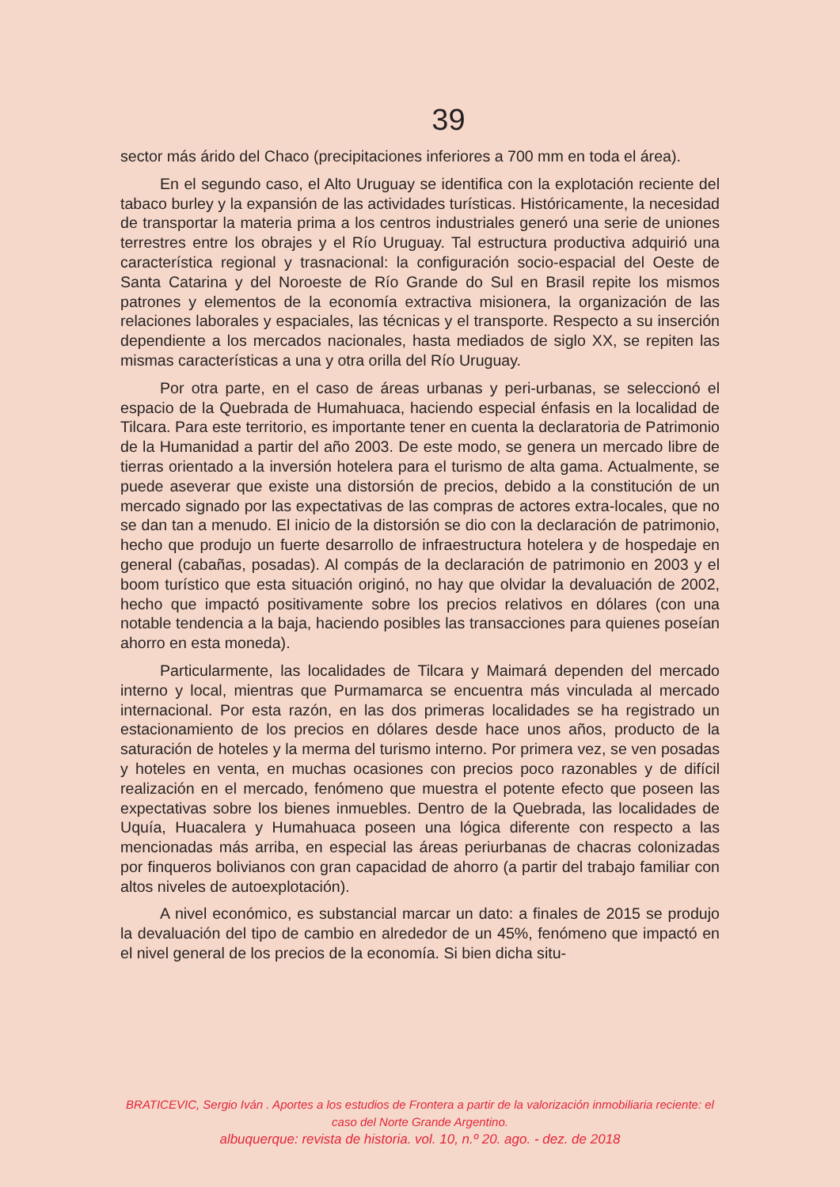39
sector más árido del Chaco (precipitaciones inferiores a 700 mm en toda el área).
En el segundo caso, el Alto Uruguay se identifica con la explotación reciente del tabaco burley y la expansión de las actividades turísticas. Históricamente, la necesidad de transportar la materia prima a los centros industriales generó una serie de uniones terrestres entre los obrajes y el Río Uruguay. Tal estructura productiva adquirió una característica regional y trasnacional: la configuración socio-espacial del Oeste de Santa Catarina y del Noroeste de Río Grande do Sul en Brasil repite los mismos patrones y elementos de la economía extractiva misionera, la organización de las relaciones laborales y espaciales, las técnicas y el transporte. Respecto a su inserción dependiente a los mercados nacionales, hasta mediados de siglo XX, se repiten las mismas características a una y otra orilla del Río Uruguay.
Por otra parte, en el caso de áreas urbanas y peri-urbanas, se seleccionó el espacio de la Quebrada de Humahuaca, haciendo especial énfasis en la localidad de Tilcara. Para este territorio, es importante tener en cuenta la declaratoria de Patrimonio de la Humanidad a partir del año 2003. De este modo, se genera un mercado libre de tierras orientado a la inversión hotelera para el turismo de alta gama. Actualmente, se puede aseverar que existe una distorsión de precios, debido a la constitución de un mercado signado por las expectativas de las compras de actores extra-locales, que no se dan tan a menudo. El inicio de la distorsión se dio con la declaración de patrimonio, hecho que produjo un fuerte desarrollo de infraestructura hotelera y de hospedaje en general (cabañas, posadas). Al compás de la declaración de patrimonio en 2003 y el boom turístico que esta situación originó, no hay que olvidar la devaluación de 2002, hecho que impactó positivamente sobre los precios relativos en dólares (con una notable tendencia a la baja, haciendo posibles las transacciones para quienes poseían ahorro en esta moneda).
Particularmente, las localidades de Tilcara y Maimará dependen del mercado interno y local, mientras que Purmamarca se encuentra más vinculada al mercado internacional. Por esta razón, en las dos primeras localidades se ha registrado un estacionamiento de los precios en dólares desde hace unos años, producto de la saturación de hoteles y la merma del turismo interno. Por primera vez, se ven posadas y hoteles en venta, en muchas ocasiones con precios poco razonables y de difícil realización en el mercado, fenómeno que muestra el potente efecto que poseen las expectativas sobre los bienes inmuebles. Dentro de la Quebrada, las localidades de Uquía, Huacalera y Humahuaca poseen una lógica diferente con respecto a las mencionadas más arriba, en especial las áreas periurbanas de chacras colonizadas por finqueros bolivianos con gran capacidad de ahorro (a partir del trabajo familiar con altos niveles de autoexplotación).
A nivel económico, es substancial marcar un dato: a finales de 2015 se produjo la devaluación del tipo de cambio en alrededor de un 45%, fenómeno que impactó en el nivel general de los precios de la economía. Si bien dicha situ-
BRATICEVIC, Sergio Iván . Aportes a los estudios de Frontera a partir de la valorización inmobiliaria reciente: el caso del Norte Grande Argentino.
albuquerque: revista de historia. vol. 10, n.º 20. ago. - dez. de 2018